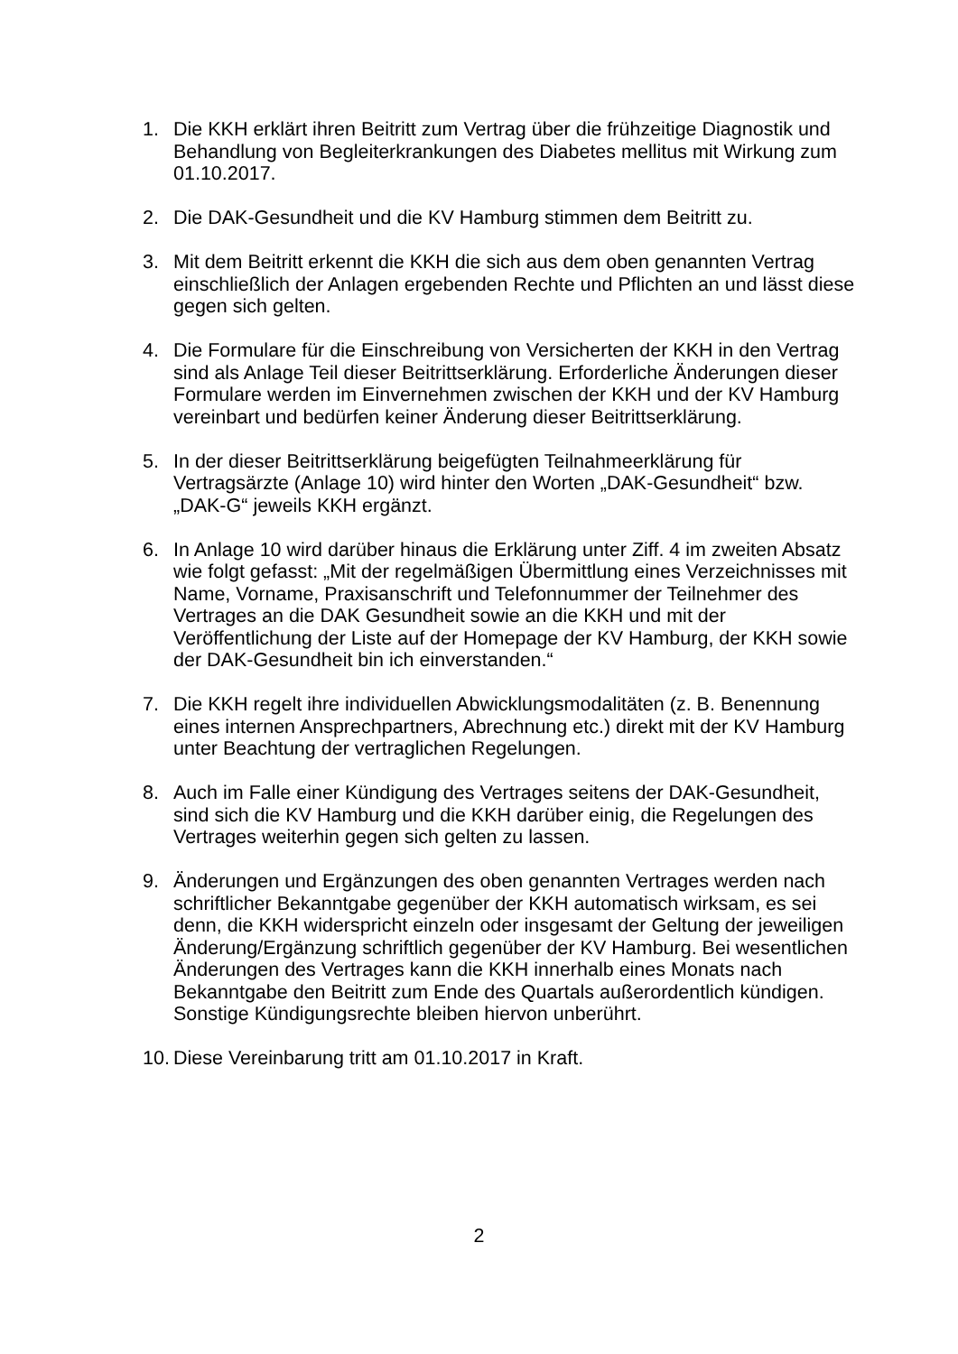1. Die KKH erklärt ihren Beitritt zum Vertrag über die frühzeitige Diagnostik und Behandlung von Begleiterkrankungen des Diabetes mellitus mit Wirkung zum 01.10.2017.
2. Die DAK-Gesundheit und die KV Hamburg stimmen dem Beitritt zu.
3. Mit dem Beitritt erkennt die KKH die sich aus dem oben genannten Vertrag einschließlich der Anlagen ergebenden Rechte und Pflichten an und lässt diese gegen sich gelten.
4. Die Formulare für die Einschreibung von Versicherten der KKH in den Vertrag sind als Anlage Teil dieser Beitrittserklärung. Erforderliche Änderungen dieser Formulare werden im Einvernehmen zwischen der KKH und der KV Hamburg vereinbart und bedürfen keiner Änderung dieser Beitrittserklärung.
5. In der dieser Beitrittserklärung beigefügten Teilnahmeerklärung für Vertragsärzte (Anlage 10) wird hinter den Worten „DAK-Gesundheit“ bzw. „DAK-G“ jeweils KKH ergänzt.
6. In Anlage 10 wird darüber hinaus die Erklärung unter Ziff. 4 im zweiten Absatz wie folgt gefasst: „Mit der regelmäßigen Übermittlung eines Verzeichnisses mit Name, Vorname, Praxisanschrift und Telefonnummer der Teilnehmer des Vertrages an die DAK Gesundheit sowie an die KKH und mit der Veröffentlichung der Liste auf der Homepage der KV Hamburg, der KKH sowie der DAK-Gesundheit bin ich einverstanden.“
7. Die KKH regelt ihre individuellen Abwicklungsmodalitäten (z. B. Benennung eines internen Ansprechpartners, Abrechnung etc.) direkt mit der KV Hamburg unter Beachtung der vertraglichen Regelungen.
8. Auch im Falle einer Kündigung des Vertrages seitens der DAK-Gesundheit, sind sich die KV Hamburg und die KKH darüber einig, die Regelungen des Vertrages weiterhin gegen sich gelten zu lassen.
9. Änderungen und Ergänzungen des oben genannten Vertrages werden nach schriftlicher Bekanntgabe gegenüber der KKH automatisch wirksam, es sei denn, die KKH widerspricht einzeln oder insgesamt der Geltung der jeweiligen Änderung/Ergänzung schriftlich gegenüber der KV Hamburg. Bei wesentlichen Änderungen des Vertrages kann die KKH innerhalb eines Monats nach Bekanntgabe den Beitritt zum Ende des Quartals außerordentlich kündigen. Sonstige Kündigungsrechte bleiben hiervon unberührt.
10.
Diese Vereinbarung tritt am 01.10.2017 in Kraft.
2